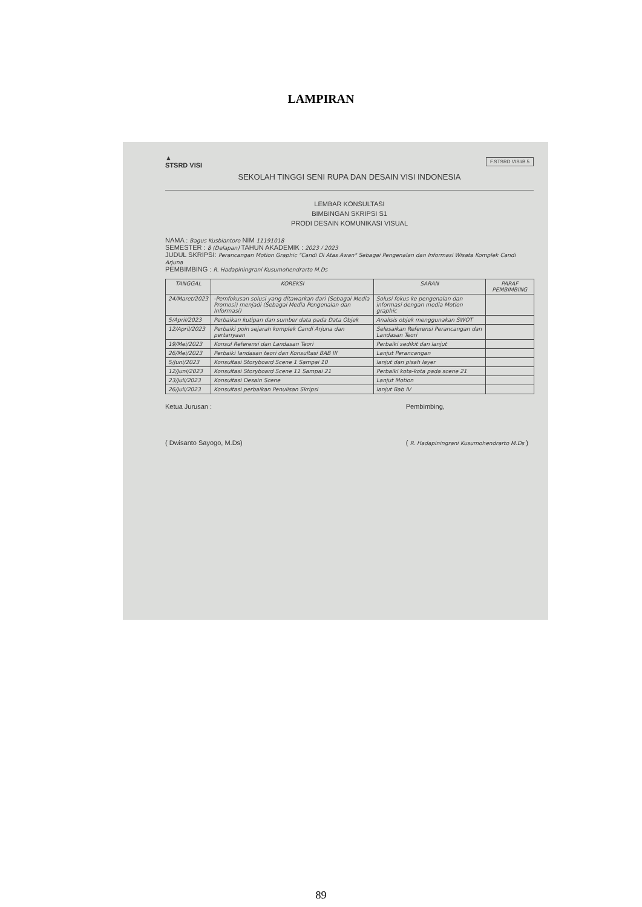LAMPIRAN
▲
STSRD VISI
F.STSRD VISI/B.5
SEKOLAH TINGGI SENI RUPA DAN DESAIN VISI INDONESIA
LEMBAR KONSULTASI
BIMBINGAN SKRIPSI S1
PRODI DESAIN KOMUNIKASI VISUAL
NAMA : Bagus Kusbiantoro NIM 11191018
SEMESTER : 8 (Delapan) TAHUN AKADEMIK : 2023 / 2023
JUDUL SKRIPSI: Perancangan Motion Graphic "Candi Di Atas Awan" Sebagai Pengenalan dan Informasi Wisata Komplek Candi Arjuna
PEMBIMBING : R. Hadapiningrani Kusumohendrarto M.Ds
| TANGGAL | KOREKSI | SARAN | PARAF PEMBIMBING |
| --- | --- | --- | --- |
| 24/Maret/2023 | -Pemfokusan solusi yang ditawarkan dari (Sebagai Media Promosi) menjadi (Sebagai Media Pengenalan dan Informasi) | Solusi fokus ke pengenalan dan informasi dengan media Motion graphic | |
| 5/April/2023 | Perbaikan kutipan dan sumber data pada Data Objek | Analisis objek menggunakan SWOT | |
| 12/April/2023 | Perbaiki poin sejarah komplek Candi Arjuna dan pertanyaan | Selesaikan Referensi Perancangan dan Landasan Teori | |
| 19/Mei/2023 | Konsul Referensi dan Landasan Teori | Perbaiki sedikit dan lanjut | |
| 26/Mei/2023 | Perbaiki landasan teori dan Konsultasi BAB III | Lanjut Perancangan | |
| 5/Juni/2023 | Konsultasi Storyboard Scene 1 Sampai 10 | lanjut dan pisah layer | |
| 12/Juni/2023 | Konsultasi Storyboard Scene 11 Sampai 21 | Perbaiki kota-kota pada scene 21 | |
| 23/Juli/2023 | Konsultasi Desain Scene | Lanjut Motion | |
| 26/Juli/2023 | Konsultasi perbaikan Penulisan Skripsi | lanjut Bab IV | |
Ketua Jurusan :
( Dwisanto Sayogo, M.Ds)
Pembimbing,
( R. Hadapiningrani Kusumohendrarto M.Ds )
89